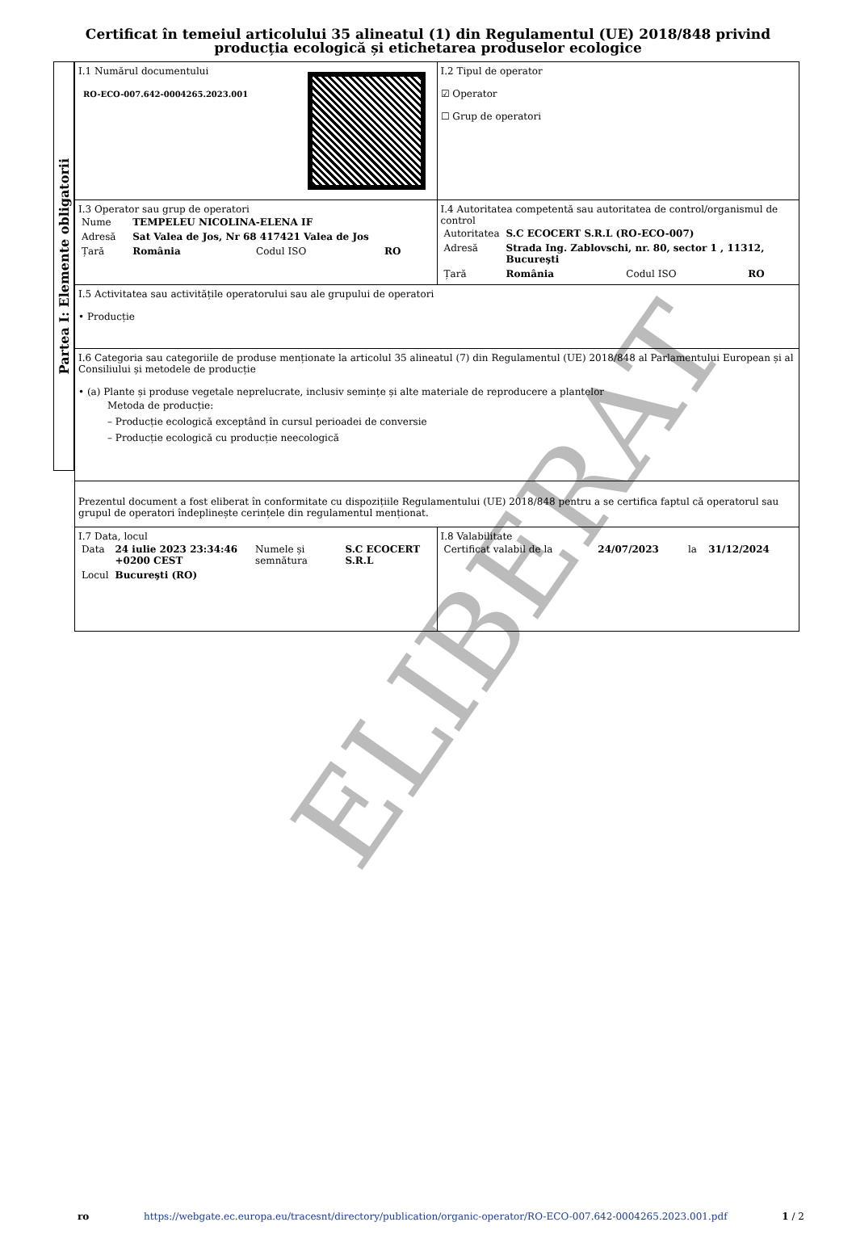Certificat în temeiul articolului 35 alineatul (1) din Regulamentul (UE) 2018/848 privind producția ecologică și etichetarea produselor ecologice
Partea I: Elemente obligatorii
| I.1 Numărul documentului RO-ECO-007.642-0004265.2023.001 | I.2 Tipul de operator ☑ Operator ☐ Grup de operatori |
| I.3 Operator sau grup de operatori / Nume / TEMPELEU NICOLINA-ELENA IF / / / / Adresă / Sat Valea de Jos, Nr 68 417421 Valea de Jos / / / / Țară / România / Codul ISO / RO / | I.4 Autoritatea competentă sau autoritatea de control/organismul de control / Autoritatea / S.C ECOCERT S.R.L (RO-ECO-007) / / / / Adresă / Strada Ing. Zablovschi, nr. 80, sector 1 , 11312, Bucureşti / / / / Țară / România / Codul ISO / RO / |
| I.5 Activitatea sau activitățile operatorului sau ale grupului de operatori • Producție | |
| I.6 Categoria sau categoriile de produse menționate la articolul 35 alineatul (7) din Regulamentul (UE) 2018/848 al Parlamentului European și al Consiliului și metodele de producție • (a) Plante și produse vegetale neprelucrate, inclusiv semințe și alte materiale de reproducere a plantelor Metoda de producție: – Producție ecologică exceptând în cursul perioadei de conversie – Producție ecologică cu producție neecologică | |
| Prezentul document a fost eliberat în conformitate cu dispozițiile Regulamentului (UE) 2018/848 pentru a se certifica faptul că operatorul sau grupul de operatori îndeplinește cerințele din regulamentul menționat. | |
| I.7 Data, locul / Data / 24 iulie 2023 23:34:46 +0200 CEST / Numele și semnătura / S.C ECOCERT S.R.L / / Locul / Bucureşti (RO) / / / | I.8 Valabilitate / Certificat valabil de la / 24/07/2023 / la / 31/12/2024 / |
ELIBERAT
ro https://webgate.ec.europa.eu/tracesnt/directory/publication/organic-operator/RO-ECO-007.642-0004265.2023.001.pdf 1 / 2